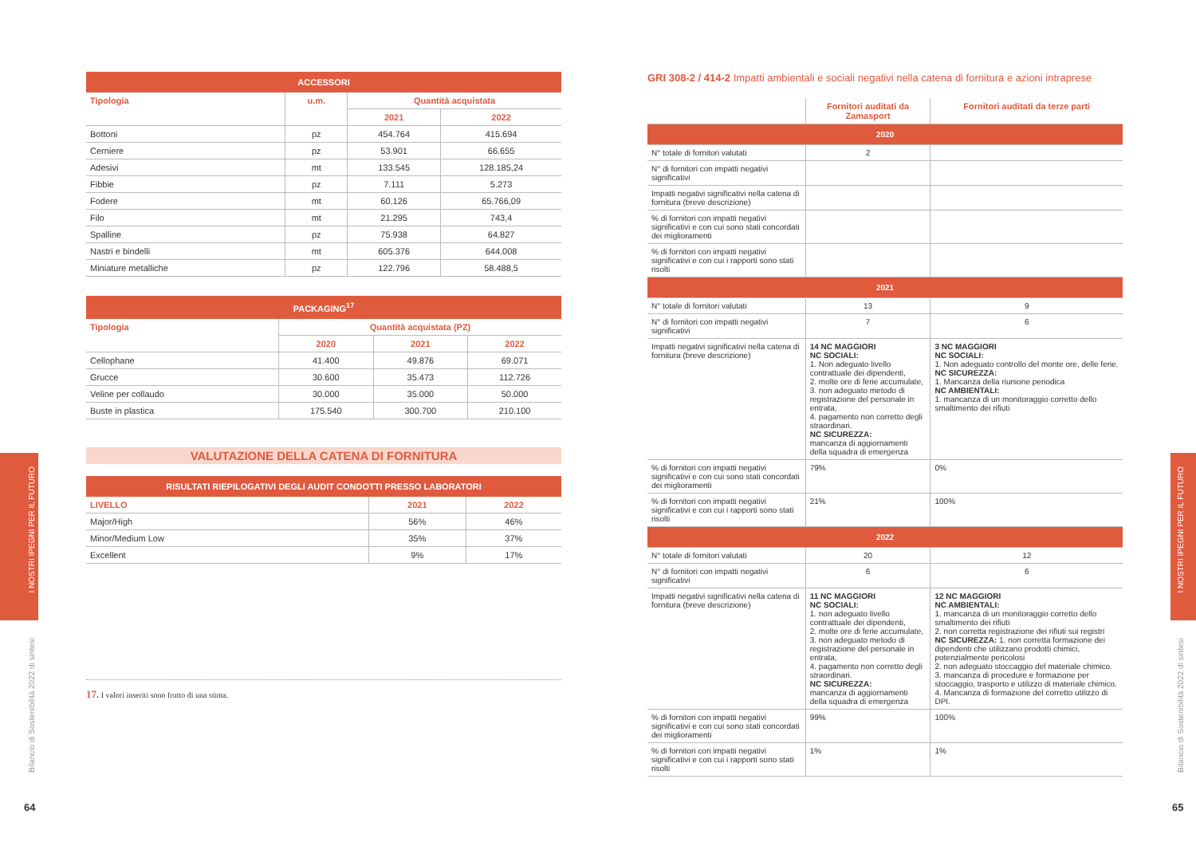I NOSTRI IPEGNI PER IL FUTURO
Bilancio di Sostenibilità 2022 di sintesi
64
I NOSTRI IPEGNI PER IL FUTURO
Bilancio di Sostenibilità 2022 di sintesi
65
ACCESSORI
| Tipologia | u.m. | Quantità acquistata | |
| --- | --- | --- | --- |
| | | 2021 | 2022 |
| Bottoni | pz | 454.764 | 415.694 |
| Cerniere | pz | 53.901 | 66.655 |
| Adesivi | mt | 133.545 | 128.185,24 |
| Fibbie | pz | 7.111 | 5.273 |
| Fodere | mt | 60.126 | 65.766,09 |
| Filo | mt | 21.295 | 743,4 |
| Spalline | pz | 75.938 | 64.827 |
| Nastri e bindelli | mt | 605.376 | 644.008 |
| Miniature metalliche | pz | 122.796 | 58.488,5 |
PACKAGING<sup>17</sup>
| Tipologia | Quantità acquistata (PZ) | | |
| --- | --- | --- | --- |
| | 2020 | 2021 | 2022 |
| Cellophane | 41.400 | 49.876 | 69.071 |
| Grucce | 30.600 | 35.473 | 112.726 |
| Veline per collaudo | 30.000 | 35.000 | 50.000 |
| Buste in plastica | 175.540 | 300.700 | 210.100 |
VALUTAZIONE DELLA CATENA DI FORNITURA
RISULTATI RIEPILOGATIVI DEGLI AUDIT CONDOTTI PRESSO LABORATORI
| LIVELLO | 2021 | 2022 |
| --- | --- | --- |
| Major/High | 56% | 46% |
| Minor/Medium Low | 35% | 37% |
| Excellent | 9% | 17% |
17. I valori inseriti sono frutto di una stima.
GRI 308-2 / 414-2 Impatti ambientali e sociali negativi nella catena di fornitura e azioni intraprese
| | Fornitori auditati da Zamasport | Fornitori auditati da terze parti |
| --- | --- | --- |
| 2020 | | |
| N° totale di fornitori valutati | 2 | |
| N° di fornitori con impatti negativi significativi | | |
| Impatti negativi significativi nella catena di fornitura (breve descrizione) | | |
| % di fornitori con impatti negativi significativi e con cui sono stati concordati dei miglioramenti | | |
| % di fornitori con impatti negativi significativi e con cui i rapporti sono stati risolti | | |
| 2021 | | |
| N° totale di fornitori valutati | 13 | 9 |
| N° di fornitori con impatti negativi significativi | 7 | 6 |
| Impatti negativi significativi nella catena di fornitura (breve descrizione) | 14 NC MAGGIORI NC SOCIALI: 1. Non adeguato livello contrattuale dei dipendenti, 2. molte ore di ferie accumulate, 3. non adeguato metodo di registrazione del personale in entrata, 4. pagamento non corretto degli straordinari. NC SICUREZZA: mancanza di aggiornamenti della squadra di emergenza | 3 NC MAGGIORI NC SOCIALI: 1. Non adeguato controllo del monte ore, delle ferie. NC SICUREZZA: 1. Mancanza della riunione periodica NC AMBIENTALI: 1. mancanza di un monitoraggio corretto dello smaltimento dei rifiuti |
| % di fornitori con impatti negativi significativi e con cui sono stati concordati dei miglioramenti | 79% | 0% |
| % di fornitori con impatti negativi significativi e con cui i rapporti sono stati risolti | 21% | 100% |
| 2022 | | |
| N° totale di fornitori valutati | 20 | 12 |
| N° di fornitori con impatti negativi significativi | 6 | 6 |
| Impatti negativi significativi nella catena di fornitura (breve descrizione) | 11 NC MAGGIORI NC SOCIALI: 1. non adeguato livello contrattuale dei dipendenti, 2. molte ore di ferie accumulate, 3. non adeguato metodo di registrazione del personale in entrata, 4. pagamento non corretto degli straordinari. NC SICUREZZA: mancanza di aggiornamenti della squadra di emergenza | 12 NC MAGGIORI NC AMBIENTALI: 1. mancanza di un monitoraggio corretto dello smaltimento dei rifiuti 2. non corretta registrazione dei rifiuti sui registri NC SICUREZZA: 1. non corretta formazione dei dipendenti che utilizzano prodotti chimici, potenzialmente pericolosi 2. non adeguato stoccaggio del materiale chimico. 3. mancanza di procedure e formazione per stoccaggio, trasporto e utilizzo di materiale chimico. 4. Mancanza di formazione del corretto utilizzo di DPI. |
| % di fornitori con impatti negativi significativi e con cui sono stati concordati dei miglioramenti | 99% | 100% |
| % di fornitori con impatti negativi significativi e con cui i rapporti sono stati risolti | 1% | 1% |